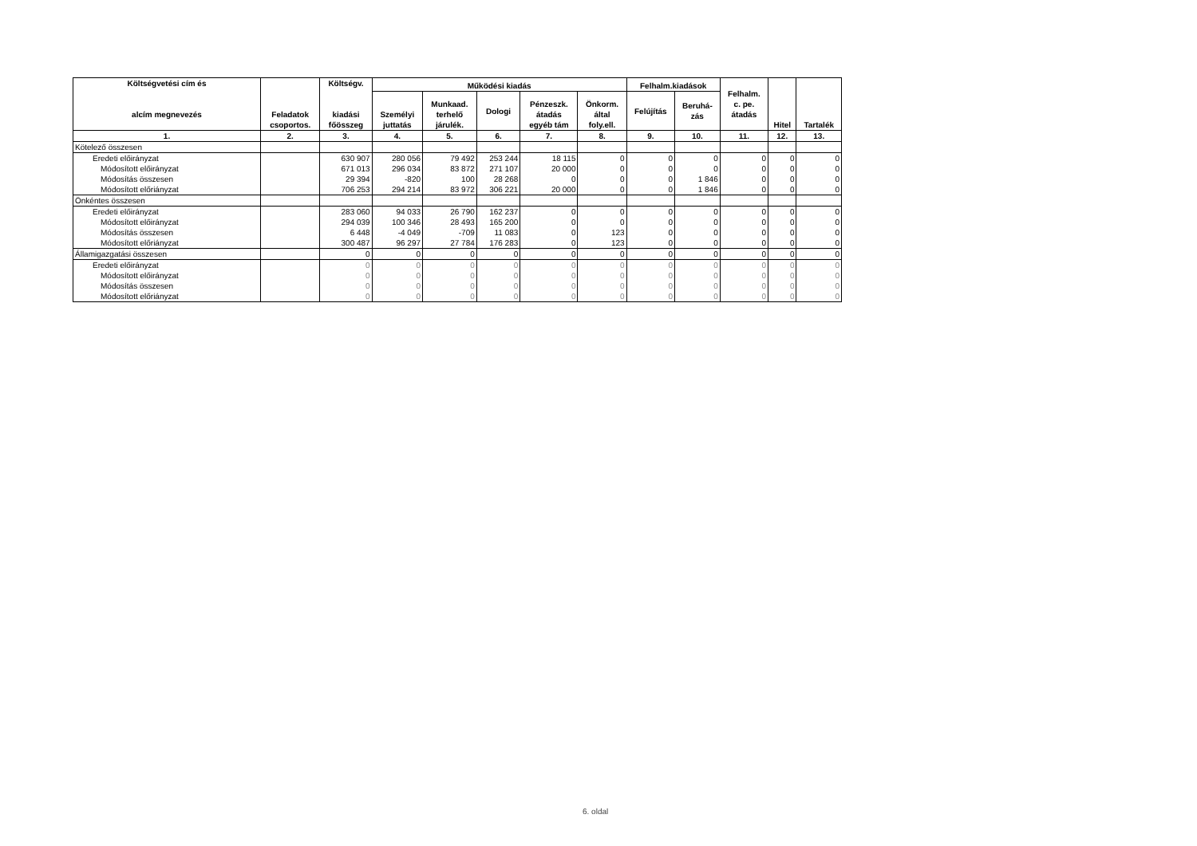| Költségvetési cím és alcím megnevezés | Feladatok csoportos. | Költségv. kiadási főösszeg | Működési kiadás | | | | | Felhalm.kiadások | | Felhalm. c. pe. átadás | Hitel | Tartalék |
| --- | --- | --- | --- | --- | --- | --- | --- | --- | --- | --- | --- | --- |
| | | | Személyi juttatás | Munkaad. terhelő járulék. | Dologi | Pénzeszk. átadás egyéb tám | Önkorm. által foly.ell. | Felújítás | Beruhá- zás | | | |
| 1. | 2. | 3. | 4. | 5. | 6. | 7. | 8. | 9. | 10. | 11. | 12. | 13. |
| Kötelező összesen | | | | | | | | | | | | |
| Eredeti előirányzat | | 630 907 | 280 056 | 79 492 | 253 244 | 18 115 | 0 | 0 | 0 | 0 | 0 | 0 |
| Módosított előirányzat | | 671 013 | 296 034 | 83 872 | 271 107 | 20 000 | 0 | 0 | 0 | 0 | 0 | 0 |
| Módosítás összesen | | 29 394 | -820 | 100 | 28 268 | 0 | 0 | 0 | 1 846 | 0 | 0 | 0 |
| Módosított előriányzat | | 706 253 | 294 214 | 83 972 | 306 221 | 20 000 | 0 | 0 | 1 846 | 0 | 0 | 0 |
| Önkéntes összesen | | | | | | | | | | | | |
| Eredeti előirányzat | | 283 060 | 94 033 | 26 790 | 162 237 | 0 | 0 | 0 | 0 | 0 | 0 | 0 |
| Módosított előirányzat | | 294 039 | 100 346 | 28 493 | 165 200 | 0 | 0 | 0 | 0 | 0 | 0 | 0 |
| Módosítás összesen | | 6 448 | -4 049 | -709 | 11 083 | 0 | 123 | 0 | 0 | 0 | 0 | 0 |
| Módosított előriányzat | | 300 487 | 96 297 | 27 784 | 176 283 | 0 | 123 | 0 | 0 | 0 | 0 | 0 |
| Államigazgatási összesen | | 0 | 0 | 0 | 0 | 0 | 0 | 0 | 0 | 0 | 0 | 0 |
| Eredeti előirányzat | | 0 | 0 | 0 | 0 | 0 | 0 | 0 | 0 | 0 | 0 | 0 |
| Módosított előirányzat | | 0 | 0 | 0 | 0 | 0 | 0 | 0 | 0 | 0 | 0 | 0 |
| Módosítás összesen | | 0 | 0 | 0 | 0 | 0 | 0 | 0 | 0 | 0 | 0 | 0 |
| Módosított előriányzat | | 0 | 0 | 0 | 0 | 0 | 0 | 0 | 0 | 0 | 0 | 0 |
6. oldal